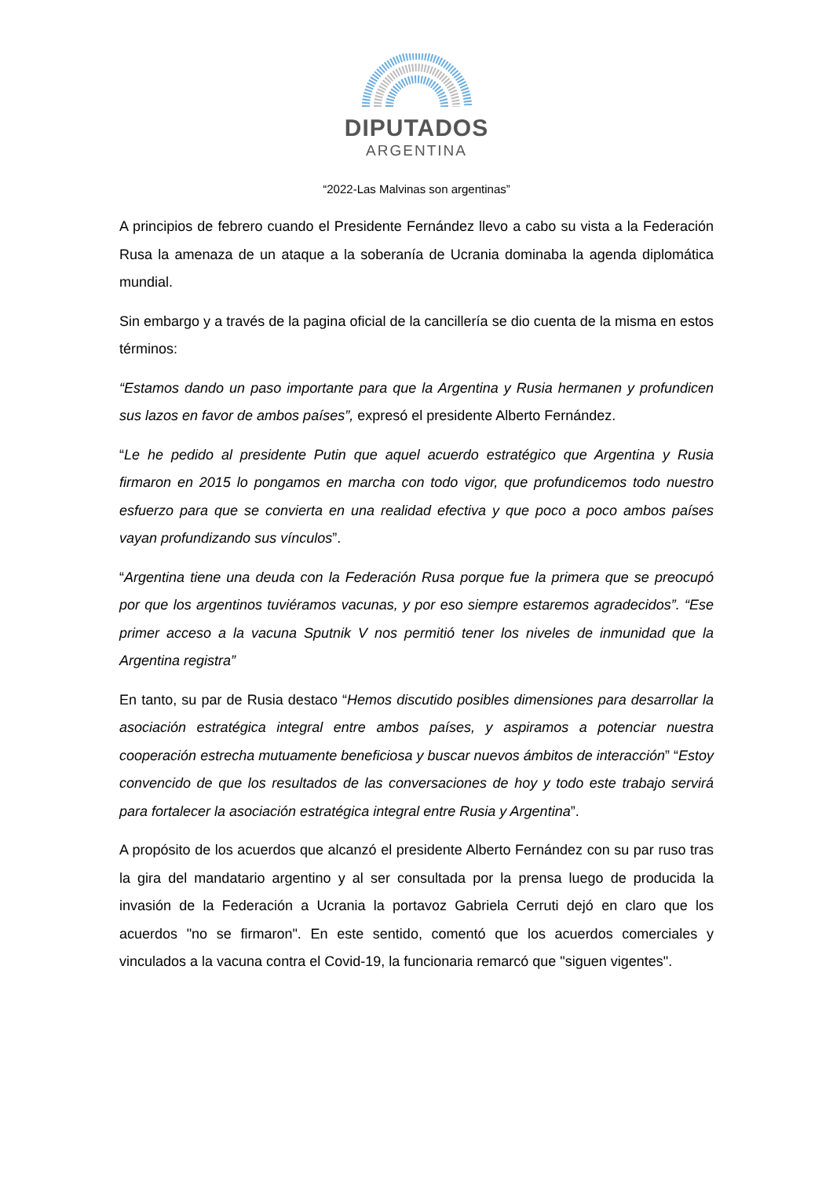DIPUTADOS
ARGENTINA
“2022-Las Malvinas son argentinas”
A principios de febrero cuando el Presidente Fernández llevo a cabo su vista a la Federación Rusa la amenaza de un ataque a la soberanía de Ucrania dominaba la agenda diplomática mundial.
Sin embargo y a través de la pagina oficial de la cancillería se dio cuenta de la misma en estos términos:
“Estamos dando un paso importante para que la Argentina y Rusia hermanen y profundicen sus lazos en favor de ambos países”, expresó el presidente Alberto Fernández.
“Le he pedido al presidente Putin que aquel acuerdo estratégico que Argentina y Rusia firmaron en 2015 lo pongamos en marcha con todo vigor, que profundicemos todo nuestro esfuerzo para que se convierta en una realidad efectiva y que poco a poco ambos países vayan profundizando sus vínculos”.
“Argentina tiene una deuda con la Federación Rusa porque fue la primera que se preocupó por que los argentinos tuviéramos vacunas, y por eso siempre estaremos agradecidos”. “Ese primer acceso a la vacuna Sputnik V nos permitió tener los niveles de inmunidad que la Argentina registra”
En tanto, su par de Rusia destaco “Hemos discutido posibles dimensiones para desarrollar la asociación estratégica integral entre ambos países, y aspiramos a potenciar nuestra cooperación estrecha mutuamente beneficiosa y buscar nuevos ámbitos de interacción” “Estoy convencido de que los resultados de las conversaciones de hoy y todo este trabajo servirá para fortalecer la asociación estratégica integral entre Rusia y Argentina”.
A propósito de los acuerdos que alcanzó el presidente Alberto Fernández con su par ruso tras la gira del mandatario argentino y al ser consultada por la prensa luego de producida la invasión de la Federación a Ucrania la portavoz Gabriela Cerruti dejó en claro que los acuerdos "no se firmaron". En este sentido, comentó que los acuerdos comerciales y vinculados a la vacuna contra el Covid-19, la funcionaria remarcó que "siguen vigentes".